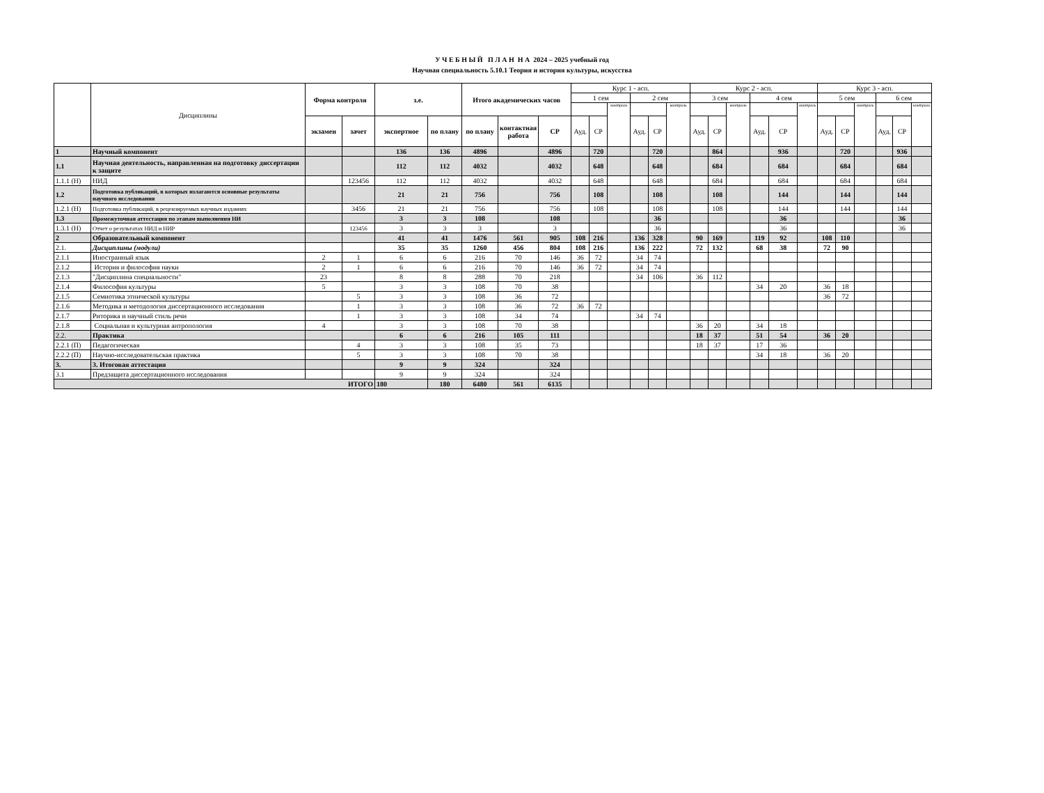У Ч Е Б Н Ы Й П Л А Н Н А 2024 – 2025 учебный год
Научная специальность 5.10.1 Теория и история культуры, искусства
| | Дисциплины | Форма контроля | | з.е. | | Итого академических часов | | | Курс 1 - асп. | | | | | | Курс 2 - асп. | | | | | | Курс 3 - асп. | | | | | |
| --- | --- | --- | --- | --- | --- | --- | --- | --- | --- | --- | --- | --- | --- | --- | --- | --- | --- | --- | --- | --- | --- | --- | --- | --- | --- | --- |
| | | | | | | | | | 1 сем | | | 2 сем | | | 3 сем | | | 4 сем | | | 5 сем | | | 6 сем | | |
| | | | | | | | | | | | контроль | | | контроль | | | контроль | | | контроль | | | контроль | | | контроль |
| | | экзамен | зачет | экспертное | по плану | по плану | контактная работа | СР | Ауд. | СР | | Ауд. | СР | | Ауд. | СР | | Ауд. | СР | | Ауд. | СР | | Ауд. | СР | |
| 1 | Научный компонент | | | 136 | 136 | 4896 | | 4896 | | 720 | | | 720 | | | 864 | | | 936 | | | 720 | | | 936 | |
| 1.1 | Научная деятельность, направленная на подготовку диссертации к защите | | | 112 | 112 | 4032 | | 4032 | | 648 | | | 648 | | | 684 | | | 684 | | | 684 | | | 684 | |
| 1.1.1 (Н) | НИД | | 123456 | 112 | 112 | 4032 | | 4032 | | 648 | | | 648 | | | 684 | | | 684 | | | 684 | | | 684 | |
| 1.2 | Подготовка публикаций, в которых излагаются основные результаты научного исследования | | | 21 | 21 | 756 | | 756 | | 108 | | | 108 | | | 108 | | | 144 | | | 144 | | | 144 | |
| 1.2.1 (Н) | Подготовка публикаций, в рецензируемых научных изданиях | | 3456 | 21 | 21 | 756 | | 756 | | 108 | | | 108 | | | 108 | | | 144 | | | 144 | | | 144 | |
| 1.3 | Промежуточная аттестация по этапам выполнения НИ | | | 3 | 3 | 108 | | 108 | | | | | 36 | | | | | | 36 | | | | | | 36 | |
| 1.3.1 (Н) | Отчет о результатах НИД и НИР | | 123456 | 3 | 3 | 3 | | 3 | | | | | 36 | | | | | | 36 | | | | | | 36 | |
| 2 | Образовательный компонент | | | 41 | 41 | 1476 | 561 | 905 | 108 | 216 | | 136 | 328 | | 90 | 169 | | 119 | 92 | | 108 | 110 | | | | |
| 2.1. | Дисциплины (модули) | | | 35 | 35 | 1260 | 456 | 804 | 108 | 216 | | 136 | 222 | | 72 | 132 | | 68 | 38 | | 72 | 90 | | | | |
| 2.1.1 | Иностранный язык | 2 | 1 | 6 | 6 | 216 | 70 | 146 | 36 | 72 | | 34 | 74 | | | | | | | | | | | | | |
| 2.1.2 | История и философия науки | 2 | 1 | 6 | 6 | 216 | 70 | 146 | 36 | 72 | | 34 | 74 | | | | | | | | | | | | | |
| 2.1.3 | "Дисциплина специальности" | 23 | | 8 | 8 | 288 | 70 | 218 | | | | 34 | 106 | | 36 | 112 | | | | | | | | | | |
| 2.1.4 | Философия культуры | 5 | | 3 | 3 | 108 | 70 | 38 | | | | | | | | | | 34 | 20 | | 36 | 18 | | | | |
| 2.1.5 | Семиотика этнической культуры | | 5 | 3 | 3 | 108 | 36 | 72 | | | | | | | | | | | | | 36 | 72 | | | | |
| 2.1.6 | Методика и методология диссертационного исследования | | 1 | 3 | 3 | 108 | 36 | 72 | 36 | 72 | | | | | | | | | | | | | | | | |
| 2.1.7 | Риторика и научный стиль речи | | 1 | 3 | 3 | 108 | 34 | 74 | | | | 34 | 74 | | | | | | | | | | | | | |
| 2.1.8 | Социальная и культурная антропология | 4 | | 3 | 3 | 108 | 70 | 38 | | | | | | | 36 | 20 | | 34 | 18 | | | | | | | |
| 2.2. | Практика | | | 6 | 6 | 216 | 105 | 111 | | | | | | | 18 | 37 | | 51 | 54 | | 36 | 20 | | | | |
| 2.2.1 (П) | Педагогическая | | 4 | 3 | 3 | 108 | 35 | 73 | | | | | | | 18 | 37 | | 17 | 36 | | | | | | | |
| 2.2.2 (П) | Научно-исследовательская практика | | 5 | 3 | 3 | 108 | 70 | 38 | | | | | | | | | | 34 | 18 | | 36 | 20 | | | | |
| 3. | 3. Итоговая аттестация | | | 9 | 9 | 324 | | 324 | | | | | | | | | | | | | | | | | | |
| 3.1 | Предзащита диссертационного исследования | | | 9 | 9 | 324 | | 324 | | | | | | | | | | | | | | | | | | |
| ИТОГО | | | | 180 | 180 | 6480 | 561 | 6135 | | | | | | | | | | | | | | | | | | |